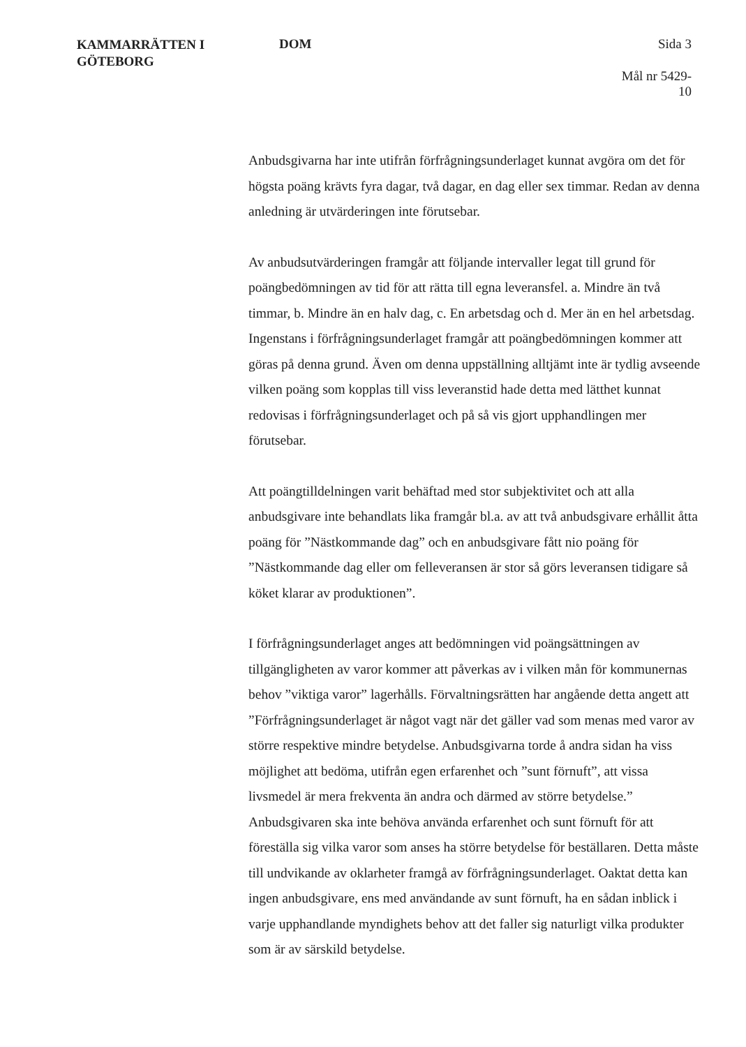KAMMARRÄTTEN I
GÖTEBORG
DOM Sida 3
Mål nr 5429-10
Anbudsgivarna har inte utifrån förfrågningsunderlaget kunnat avgöra om det för högsta poäng krävts fyra dagar, två dagar, en dag eller sex timmar. Redan av denna anledning är utvärderingen inte förutsebar.
Av anbudsutvärderingen framgår att följande intervaller legat till grund för poängbedömningen av tid för att rätta till egna leveransfel. a. Mindre än två timmar, b. Mindre än en halv dag, c. En arbetsdag och d. Mer än en hel arbetsdag. Ingenstans i förfrågningsunderlaget framgår att poängbedömningen kommer att göras på denna grund. Även om denna uppställning alltjämt inte är tydlig avseende vilken poäng som kopplas till viss leveranstid hade detta med lätthet kunnat redovisas i förfrågningsunderlaget och på så vis gjort upphandlingen mer förutsebar.
Att poängtilldelningen varit behäftad med stor subjektivitet och att alla anbudsgivare inte behandlats lika framgår bl.a. av att två anbudsgivare erhållit åtta poäng för ”Nästkommande dag” och en anbudsgivare fått nio poäng för ”Nästkommande dag eller om felleveransen är stor så görs leveransen tidigare så köket klarar av produktionen”.
I förfrågningsunderlaget anges att bedömningen vid poängsättningen av tillgängligheten av varor kommer att påverkas av i vilken mån för kommunernas behov ”viktiga varor” lagerhålls. Förvaltningsrätten har angående detta angett att ”Förfrågningsunderlaget är något vagt när det gäller vad som menas med varor av större respektive mindre betydelse. Anbudsgivarna torde å andra sidan ha viss möjlighet att bedöma, utifrån egen erfarenhet och ”sunt förnuft”, att vissa livsmedel är mera frekventa än andra och därmed av större betydelse.” Anbudsgivaren ska inte behöva använda erfarenhet och sunt förnuft för att föreställa sig vilka varor som anses ha större betydelse för beställaren. Detta måste till undvikande av oklarheter framgå av förfrågningsunderlaget. Oaktat detta kan ingen anbudsgivare, ens med användande av sunt förnuft, ha en sådan inblick i varje upphandlande myndighets behov att det faller sig naturligt vilka produkter som är av särskild betydelse.